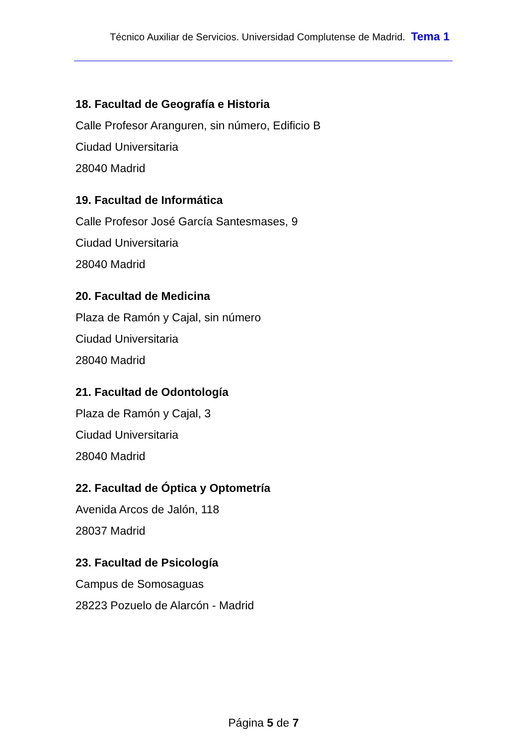Técnico Auxiliar de Servicios. Universidad Complutense de Madrid. Tema 1
18. Facultad de Geografía e Historia
Calle Profesor Aranguren, sin número, Edificio B
Ciudad Universitaria
28040 Madrid
19. Facultad de Informática
Calle Profesor José García Santesmases, 9
Ciudad Universitaria
28040 Madrid
20. Facultad de Medicina
Plaza de Ramón y Cajal, sin número
Ciudad Universitaria
28040 Madrid
21. Facultad de Odontología
Plaza de Ramón y Cajal, 3
Ciudad Universitaria
28040 Madrid
22. Facultad de Óptica y Optometría
Avenida Arcos de Jalón, 118
28037 Madrid
23. Facultad de Psicología
Campus de Somosaguas
28223 Pozuelo de Alarcón - Madrid
Página 5 de 7